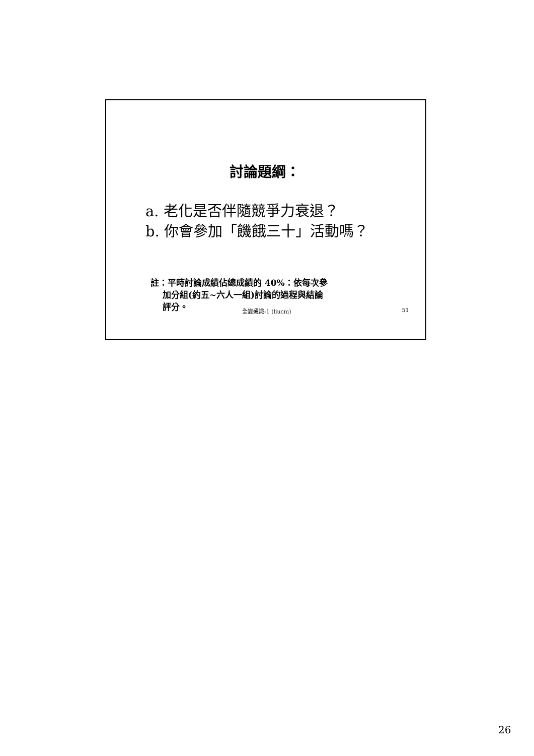討論題綱：
a. 老化是否伴隨競爭力衰退？
b. 你會參加「饑餓三十」活動嗎？
註：平時討論成績佔總成績的 40%：依每次參
加分組(約五~六人一組)討論的過程與結論
評分。
全變通識-1 (liucm) 51
26